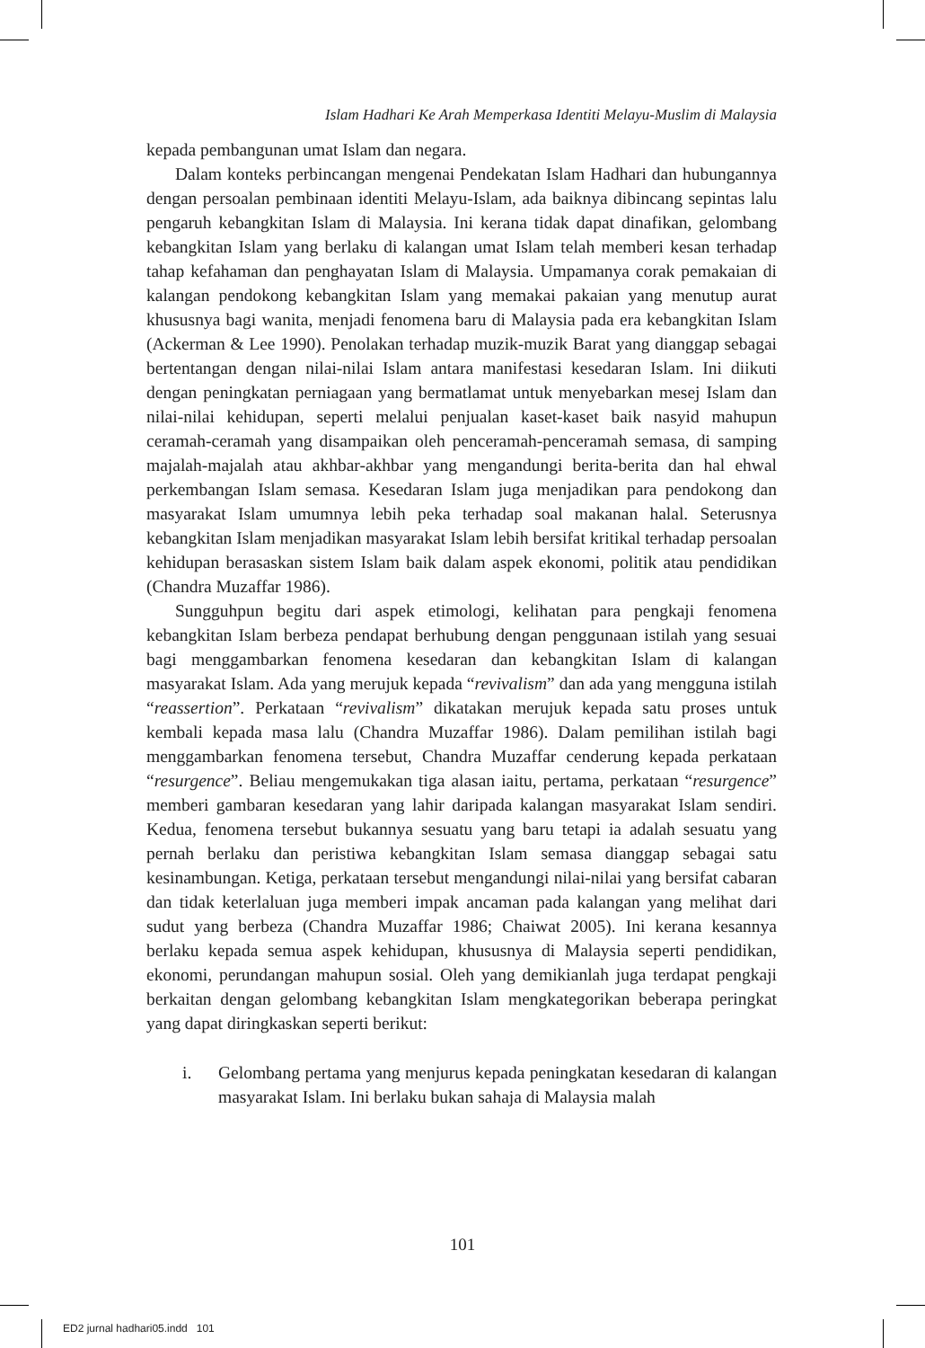Islam Hadhari Ke Arah Memperkasa Identiti Melayu-Muslim di Malaysia
kepada pembangunan umat Islam dan negara.
Dalam konteks perbincangan mengenai Pendekatan Islam Hadhari dan hubungannya dengan persoalan pembinaan identiti Melayu-Islam, ada baiknya dibincang sepintas lalu pengaruh kebangkitan Islam di Malaysia. Ini kerana tidak dapat dinafikan, gelombang kebangkitan Islam yang berlaku di kalangan umat Islam telah memberi kesan terhadap tahap kefahaman dan penghayatan Islam di Malaysia. Umpamanya corak pemakaian di kalangan pendokong kebangkitan Islam yang memakai pakaian yang menutup aurat khususnya bagi wanita, menjadi fenomena baru di Malaysia pada era kebangkitan Islam (Ackerman & Lee 1990). Penolakan terhadap muzik-muzik Barat yang dianggap sebagai bertentangan dengan nilai-nilai Islam antara manifestasi kesedaran Islam. Ini diikuti dengan peningkatan perniagaan yang bermatlamat untuk menyebarkan mesej Islam dan nilai-nilai kehidupan, seperti melalui penjualan kaset-kaset baik nasyid mahupun ceramah-ceramah yang disampaikan oleh penceramah-penceramah semasa, di samping majalah-majalah atau akhbar-akhbar yang mengandungi berita-berita dan hal ehwal perkembangan Islam semasa. Kesedaran Islam juga menjadikan para pendokong dan masyarakat Islam umumnya lebih peka terhadap soal makanan halal. Seterusnya kebangkitan Islam menjadikan masyarakat Islam lebih bersifat kritikal terhadap persoalan kehidupan berasaskan sistem Islam baik dalam aspek ekonomi, politik atau pendidikan (Chandra Muzaffar 1986).
Sungguhpun begitu dari aspek etimologi, kelihatan para pengkaji fenomena kebangkitan Islam berbeza pendapat berhubung dengan penggunaan istilah yang sesuai bagi menggambarkan fenomena kesedaran dan kebangkitan Islam di kalangan masyarakat Islam. Ada yang merujuk kepada “revivalism” dan ada yang mengguna istilah “reassertion”. Perkataan “revivalism” dikatakan merujuk kepada satu proses untuk kembali kepada masa lalu (Chandra Muzaffar 1986). Dalam pemilihan istilah bagi menggambarkan fenomena tersebut, Chandra Muzaffar cenderung kepada perkataan “resurgence”. Beliau mengemukakan tiga alasan iaitu, pertama, perkataan “resurgence” memberi gambaran kesedaran yang lahir daripada kalangan masyarakat Islam sendiri. Kedua, fenomena tersebut bukannya sesuatu yang baru tetapi ia adalah sesuatu yang pernah berlaku dan peristiwa kebangkitan Islam semasa dianggap sebagai satu kesinambungan. Ketiga, perkataan tersebut mengandungi nilai-nilai yang bersifat cabaran dan tidak keterlaluan juga memberi impak ancaman pada kalangan yang melihat dari sudut yang berbeza (Chandra Muzaffar 1986; Chaiwat 2005). Ini kerana kesannya berlaku kepada semua aspek kehidupan, khususnya di Malaysia seperti pendidikan, ekonomi, perundangan mahupun sosial. Oleh yang demikianlah juga terdapat pengkaji berkaitan dengan gelombang kebangkitan Islam mengkategorikan beberapa peringkat yang dapat diringkaskan seperti berikut:
i. Gelombang pertama yang menjurus kepada peningkatan kesedaran di kalangan masyarakat Islam. Ini berlaku bukan sahaja di Malaysia malah
101
ED2 jurnal hadhari05.indd 101